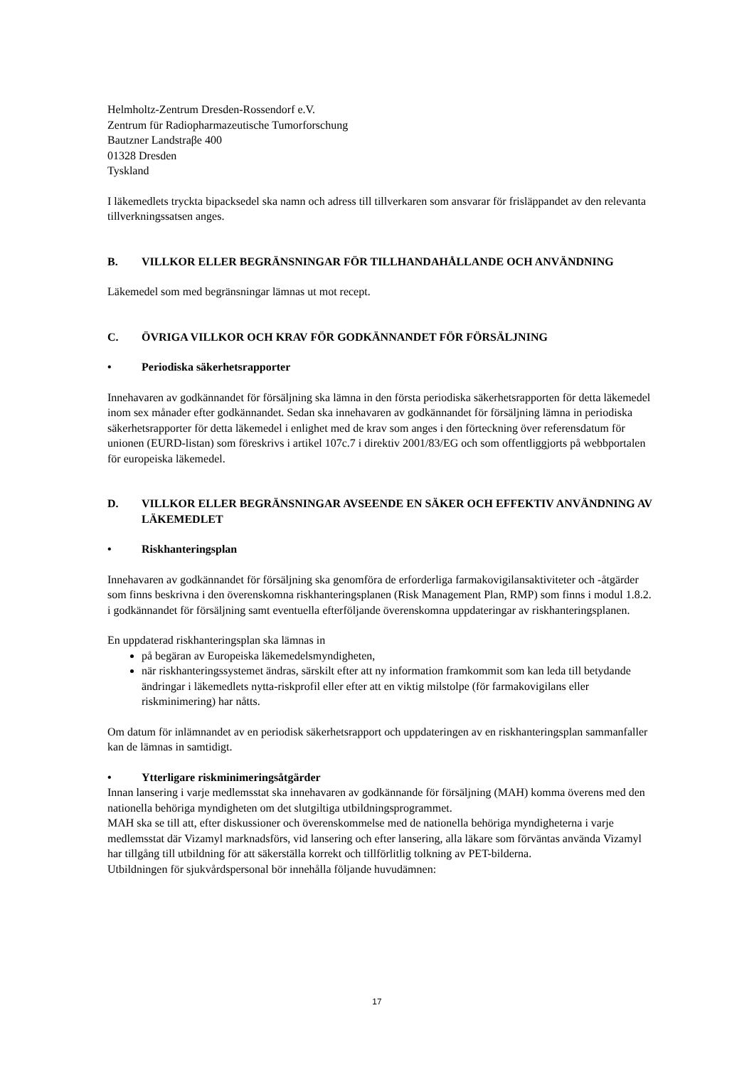Helmholtz-Zentrum Dresden-Rossendorf e.V.
Zentrum für Radiopharmazeutische Tumorforschung
Bautzner Landstraβe 400
01328 Dresden
Tyskland
I läkemedlets tryckta bipacksedel ska namn och adress till tillverkaren som ansvarar för frisläppandet av den relevanta tillverkningssatsen anges.
B. VILLKOR ELLER BEGRÄNSNINGAR FÖR TILLHANDAHÅLLANDE OCH ANVÄNDNING
Läkemedel som med begränsningar lämnas ut mot recept.
C. ÖVRIGA VILLKOR OCH KRAV FÖR GODKÄNNANDET FÖR FÖRSÄLJNING
• Periodiska säkerhetsrapporter
Innehavaren av godkännandet för försäljning ska lämna in den första periodiska säkerhetsrapporten för detta läkemedel inom sex månader efter godkännandet. Sedan ska innehavaren av godkännandet för försäljning lämna in periodiska säkerhetsrapporter för detta läkemedel i enlighet med de krav som anges i den förteckning över referensdatum för unionen (EURD-listan) som föreskrivs i artikel 107c.7 i direktiv 2001/83/EG och som offentliggjorts på webbportalen för europeiska läkemedel.
D. VILLKOR ELLER BEGRÄNSNINGAR AVSEENDE EN SÄKER OCH EFFEKTIV ANVÄNDNING AV LÄKEMEDLET
• Riskhanteringsplan
Innehavaren av godkännandet för försäljning ska genomföra de erforderliga farmakovigilansaktiviteter och -åtgärder som finns beskrivna i den överenskomna riskhanteringsplanen (Risk Management Plan, RMP) som finns i modul 1.8.2. i godkännandet för försäljning samt eventuella efterföljande överenskomna uppdateringar av riskhanteringsplanen.
En uppdaterad riskhanteringsplan ska lämnas in
på begäran av Europeiska läkemedelsmyndigheten,
när riskhanteringssystemet ändras, särskilt efter att ny information framkommit som kan leda till betydande ändringar i läkemedlets nytta-riskprofil eller efter att en viktig milstolpe (för farmakovigilans eller riskminimering) har nåtts.
Om datum för inlämnandet av en periodisk säkerhetsrapport och uppdateringen av en riskhanteringsplan sammanfaller kan de lämnas in samtidigt.
• Ytterligare riskminimeringsåtgärder
Innan lansering i varje medlemsstat ska innehavaren av godkännande för försäljning (MAH) komma överens med den nationella behöriga myndigheten om det slutgiltiga utbildningsprogrammet.
MAH ska se till att, efter diskussioner och överenskommelse med de nationella behöriga myndigheterna i varje medlemsstat där Vizamyl marknadsförs, vid lansering och efter lansering, alla läkare som förväntas använda Vizamyl har tillgång till utbildning för att säkerställa korrekt och tillförlitlig tolkning av PET-bilderna.
Utbildningen för sjukvårdspersonal bör innehålla följande huvudämnen:
17